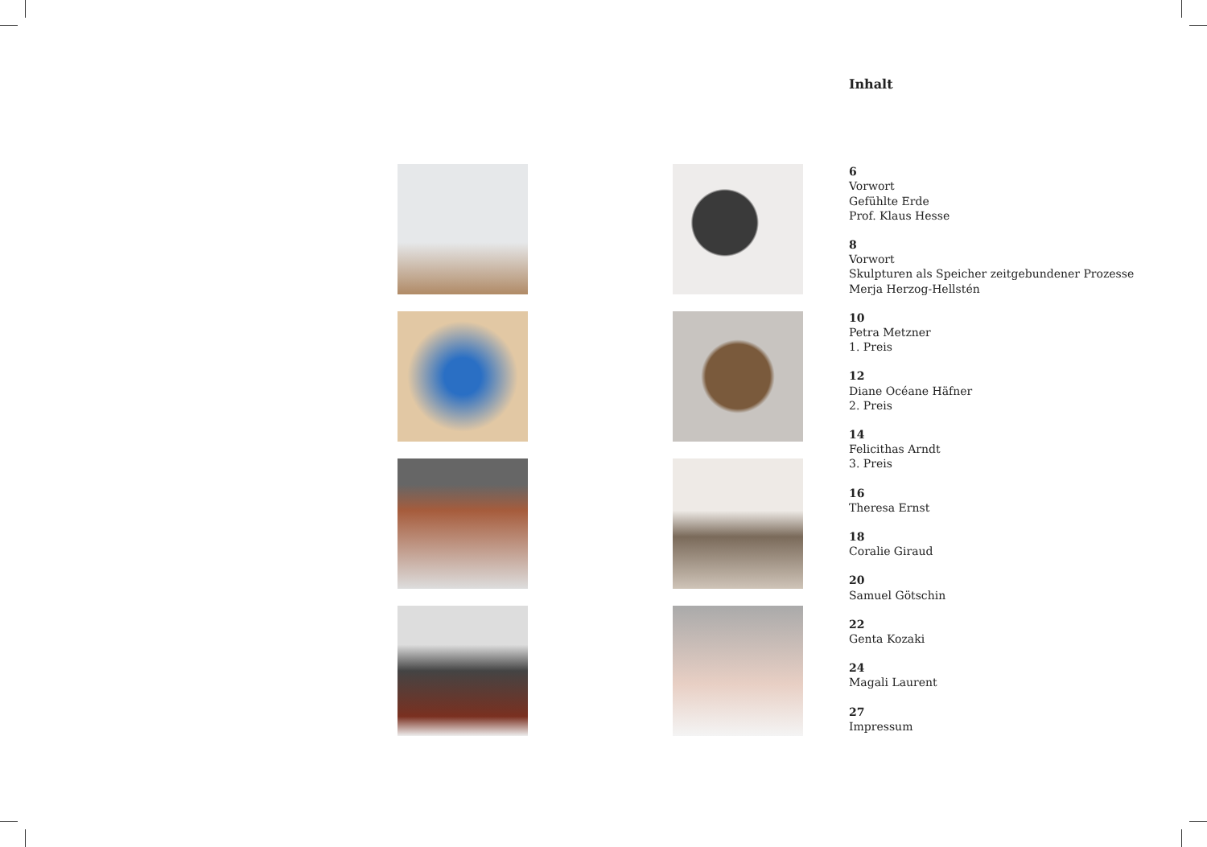Inhalt
6
Vorwort
Gefühlte Erde
Prof. Klaus Hesse
8
Vorwort
Skulpturen als Speicher zeitgebundener Prozesse
Merja Herzog-Hellstén
10
Petra Metzner
1. Preis
12
Diane Océane Häfner
2. Preis
14
Felicithas Arndt
3. Preis
16
Theresa Ernst
18
Coralie Giraud
20
Samuel Götschin
22
Genta Kozaki
24
Magali Laurent
27
Impressum